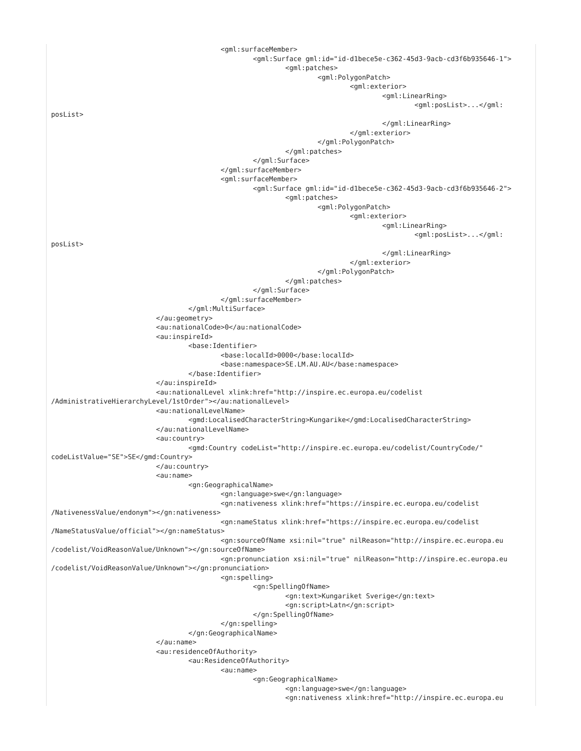<gml:surfaceMember>
                                                  <gml:Surface gml:id="id-d1bece5e-c362-45d3-9acb-cd3f6b935646-1">
                                                          <gml:patches>
                                                                  <gml:PolygonPatch>
                                                                          <gml:exterior>
                                                                                  <gml:LinearRing>
                                                                                          <gml:posList>...</gml:
posList>
                                                                                  </gml:LinearRing>
                                                                          </gml:exterior>
                                                                  </gml:PolygonPatch>
                                                          </gml:patches>
                                                  </gml:Surface>
                                          </gml:surfaceMember>
                                          <gml:surfaceMember>
                                                  <gml:Surface gml:id="id-d1bece5e-c362-45d3-9acb-cd3f6b935646-2">
                                                          <gml:patches>
                                                                  <gml:PolygonPatch>
                                                                          <gml:exterior>
                                                                                  <gml:LinearRing>
                                                                                          <gml:posList>...</gml:
posList>
                                                                                  </gml:LinearRing>
                                                                          </gml:exterior>
                                                                  </gml:PolygonPatch>
                                                          </gml:patches>
                                                  </gml:Surface>
                                          </gml:surfaceMember>
                                  </gml:MultiSurface>
                          </au:geometry>
                          <au:nationalCode>0</au:nationalCode>
                          <au:inspireId>
                                  <base:Identifier>
                                          <base:localId>0000</base:localId>
                                          <base:namespace>SE.LM.AU.AU</base:namespace>
                                  </base:Identifier>
                          </au:inspireId>
                          <au:nationalLevel xlink:href="http://inspire.ec.europa.eu/codelist
/AdministrativeHierarchyLevel/1stOrder"></au:nationalLevel>
                          <au:nationalLevelName>
                                  <gmd:LocalisedCharacterString>Kungarike</gmd:LocalisedCharacterString>
                          </au:nationalLevelName>
                          <au:country>
                                  <gmd:Country codeList="http://inspire.ec.europa.eu/codelist/CountryCode/"
codeListValue="SE">SE</gmd:Country>
                          </au:country>
                          <au:name>
                                  <gn:GeographicalName>
                                          <gn:language>swe</gn:language>
                                          <gn:nativeness xlink:href="https://inspire.ec.europa.eu/codelist
/NativenessValue/endonym"></gn:nativeness>
                                          <gn:nameStatus xlink:href="https://inspire.ec.europa.eu/codelist
/NameStatusValue/official"></gn:nameStatus>
                                          <gn:sourceOfName xsi:nil="true" nilReason="http://inspire.ec.europa.eu
/codelist/VoidReasonValue/Unknown"></gn:sourceOfName>
                                          <gn:pronunciation xsi:nil="true" nilReason="http://inspire.ec.europa.eu
/codelist/VoidReasonValue/Unknown"></gn:pronunciation>
                                          <gn:spelling>
                                                  <gn:SpellingOfName>
                                                          <gn:text>Kungariket Sverige</gn:text>
                                                          <gn:script>Latn</gn:script>
                                                  </gn:SpellingOfName>
                                          </gn:spelling>
                                  </gn:GeographicalName>
                          </au:name>
                          <au:residenceOfAuthority>
                                  <au:ResidenceOfAuthority>
                                          <au:name>
                                                  <gn:GeographicalName>
                                                          <gn:language>swe</gn:language>
                                                          <gn:nativeness xlink:href="http://inspire.ec.europa.eu